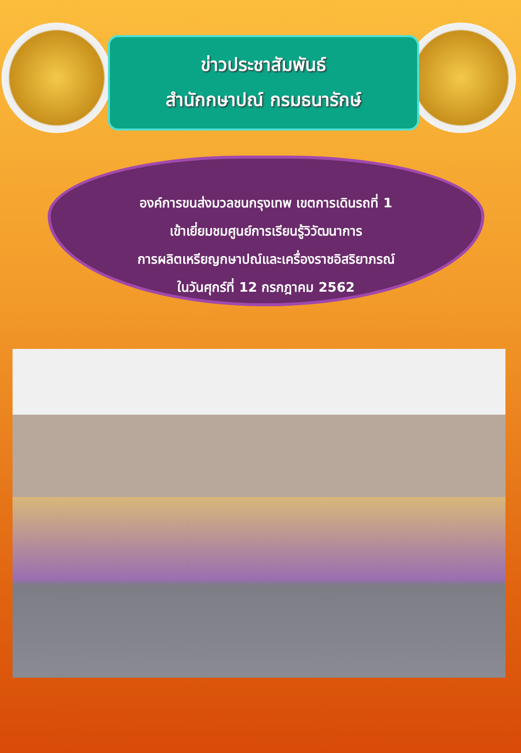ข่าวประชาสัมพันธ์
สำนักกษาปณ์ กรมธนารักษ์
องค์การขนส่งมวลชนกรุงเทพ เขตการเดินรถที่ 1
เข้าเยี่ยมชมศูนย์การเรียนรู้วิวัฒนาการ
การผลิตเหรียญกษาปณ์และเครื่องราชอิสริยาภรณ์
ในวันศุกร์ที่ 12 กรกฎาคม 2562